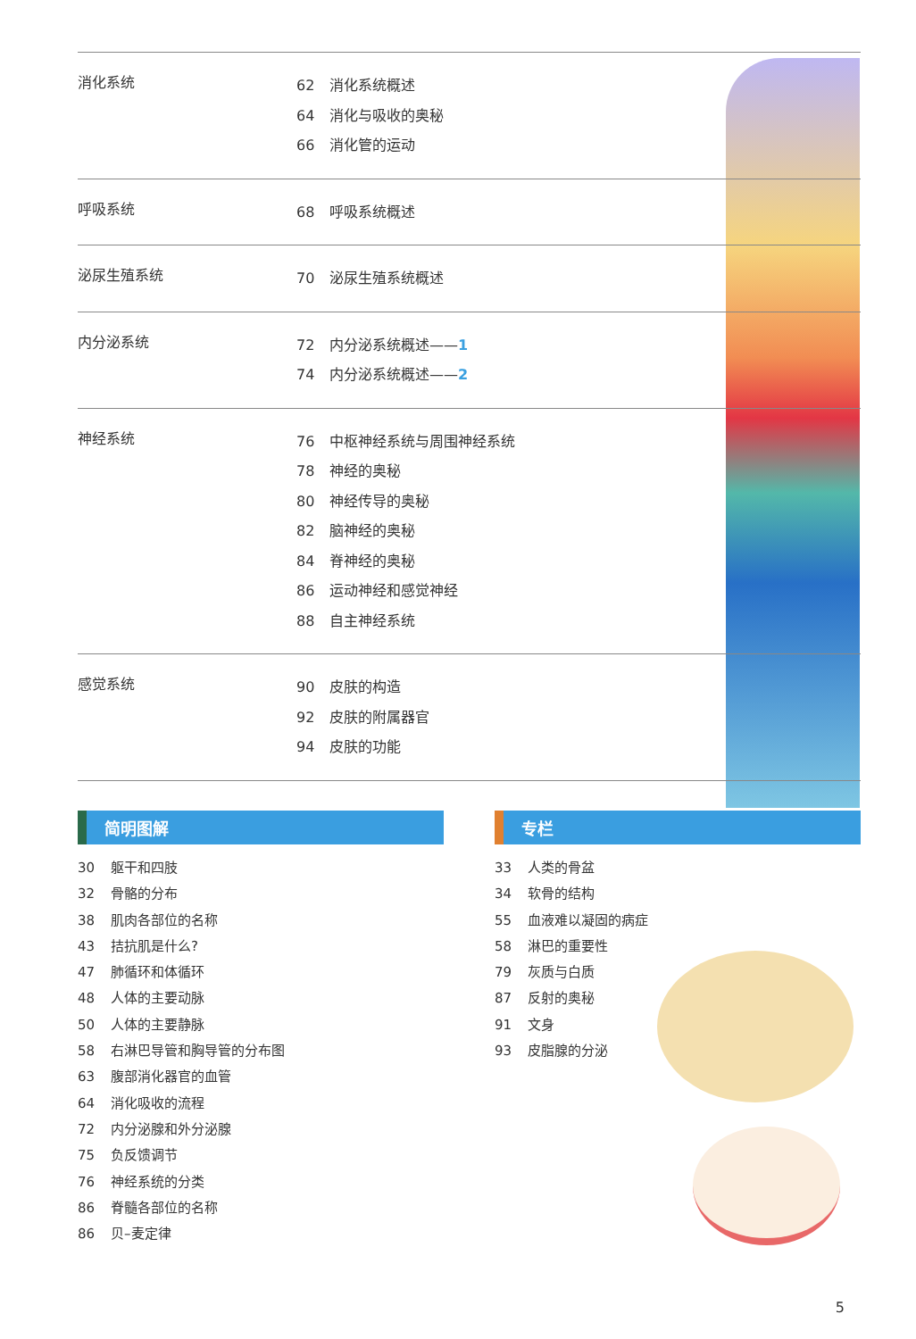消化系统
62 消化系统概述
64 消化与吸收的奥秘
66 消化管的运动
呼吸系统
68 呼吸系统概述
泌尿生殖系统
70 泌尿生殖系统概述
内分泌系统
72 内分泌系统概述——1
74 内分泌系统概述——2
神经系统
76 中枢神经系统与周围神经系统
78 神经的奥秘
80 神经传导的奥秘
82 脑神经的奥秘
84 脊神经的奥秘
86 运动神经和感觉神经
88 自主神经系统
感觉系统
90 皮肤的构造
92 皮肤的附属器官
94 皮肤的功能
简明图解
30 躯干和四肢
32 骨骼的分布
38 肌肉各部位的名称
43 拮抗肌是什么?
47 肺循环和体循环
48 人体的主要动脉
50 人体的主要静脉
58 右淋巴导管和胸导管的分布图
63 腹部消化器官的血管
64 消化吸收的流程
72 内分泌腺和外分泌腺
75 负反馈调节
76 神经系统的分类
86 脊髓各部位的名称
86 贝–麦定律
专栏
33 人类的骨盆
34 软骨的结构
55 血液难以凝固的病症
58 淋巴的重要性
79 灰质与白质
87 反射的奥秘
91 文身
93 皮脂腺的分泌
5